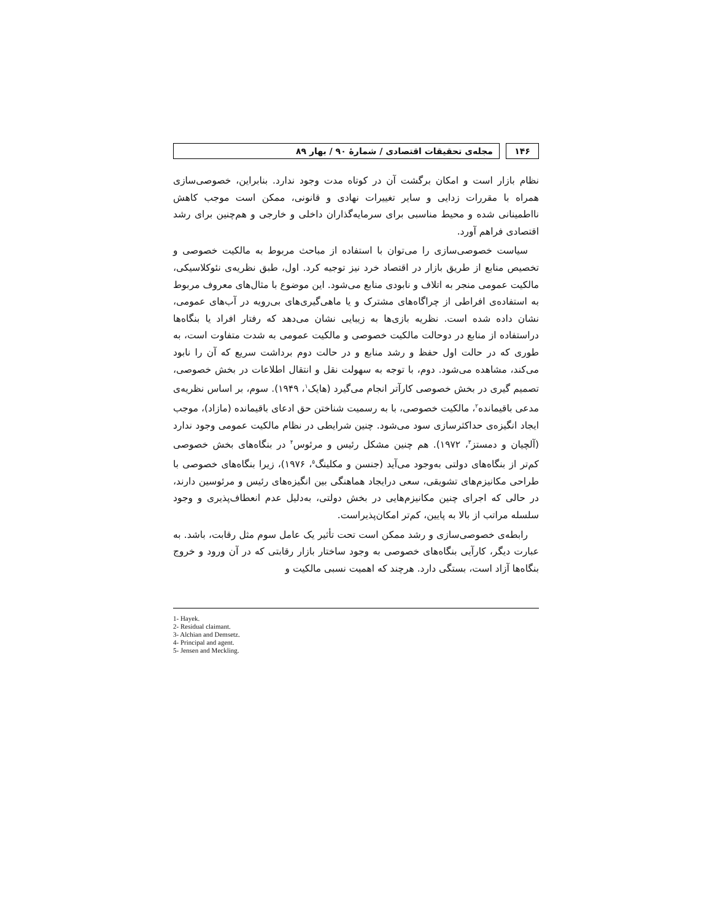۱۴۶ مجله‌ی تحقیقات اقتصادی / شمارهٔ ۹۰ / بهار ۸۹
نظام بازار است و امکان برگشت آن در کوتاه مدت وجود ندارد. بنابراین، خصوصی‌سازی همراه با مقررات زدایی و سایر تغییرات نهادی و قانونی، ممکن است موجب کاهش نااطمینانی شده و محیط مناسبی برای سرمایه‌گذاران داخلی و خارجی و هم‌چنین برای رشد اقتصادی فراهم آورد.
سیاست خصوصی‌سازی را می‌توان با استفاده از مباحث مربوط به مالکیت خصوصی و تخصیص منابع از طریق بازار در اقتصاد خرد نیز توجیه کرد. اول، طبق نظریه‌ی نئوکلاسیکی، مالکیت عمومی منجر به اتلاف و نابودی منابع می‌شود. این موضوع با مثال‌های معروف مربوط به استفاده‌ی افراطی از چراگاه‌های مشترک و یا ماهی‌گیری‌های بی‌رویه در آب‌های عمومی، نشان داده شده است. نظریه بازی‌ها به زیبایی نشان می‌دهد که رفتار افراد یا بنگاه‌ها دراستفاده از منابع در دوحالت مالکیت خصوصی و مالکیت عمومی به شدت متفاوت است، به طوری که در حالت اول حفظ و رشد منابع و در حالت دوم برداشت سریع که آن را نابود می‌کند، مشاهده می‌شود. دوم، با توجه به سهولت نقل و انتقال اطلاعات در بخش خصوصی، تصمیم گیری در بخش خصوصی کارآتر انجام می‌گیرد (هایک<sup>۱</sup>، ۱۹۴۹). سوم، بر اساس نظریه‌ی مدعی باقیمانده<sup>۲</sup>، مالکیت خصوصی، با به رسمیت شناختن حق ادعای باقیمانده (مازاد)، موجب ایجاد انگیزه‌ی حداکثرسازی سود می‌شود. چنین شرایطی در نظام مالکیت عمومی وجود ندارد (آلچیان و دمستز<sup>۳</sup>، ۱۹۷۲). هم چنین مشکل رئیس و مرئوس<sup>۴</sup> در بنگاه‌های بخش خصوصی کم‌تر از بنگاه‌های دولتی به‌وجود می‌آید (جنسن و مکلینگ<sup>۵</sup>، ۱۹۷۶)، زیرا بنگاه‌های خصوصی با طراحی مکانیزم‌های تشویقی، سعی درایجاد هماهنگی بین انگیزه‌های رئیس و مرئوسین دارند، در حالی که اجرای چنین مکانیزم‌هایی در بخش دولتی، به‌دلیل عدم انعطاف‌پذیری و وجود سلسله مراتب از بالا به پایین، کم‌تر امکان‌پذیراست.
رابطه‌ی خصوصی‌سازی و رشد ممکن است تحت تأثیر یک عامل سوم مثل رقابت، باشد. به عبارت دیگر، کارآیی بنگاه‌های خصوصی به وجود ساختار بازار رقابتی که در آن ورود و خروج بنگاه‌ها آزاد است، بستگی دارد. هرچند که اهمیت نسبی مالکیت و
1- Hayek.
2- Residual claimant.
3- Alchian and Demsetz.
4- Principal and agent.
5- Jensen and Meckling.